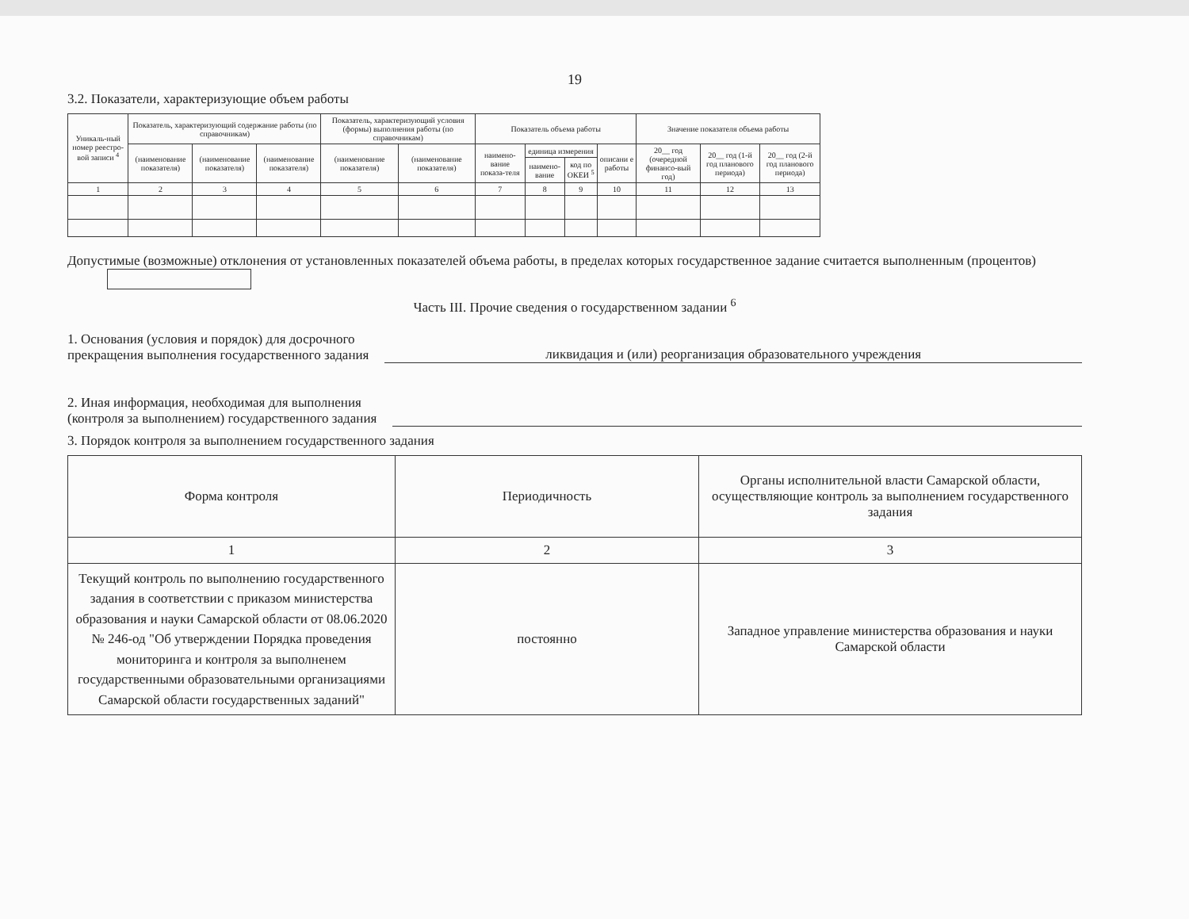19
3.2. Показатели, характеризующие объем работы
| Уникаль-ный номер реестро-вой записи <sup>4</sup> | Показатель, характеризующий содержание работы (по справочникам) | | | Показатель, характеризующий условия (формы) выполнения работы (по справочникам) | | Показатель объема работы | | | | Значение показателя объема работы | | |
| --- | --- | --- | --- | --- | --- | --- | --- | --- | --- | --- | --- | --- |
| | (наименование показателя) | (наименование показателя) | (наименование показателя) | (наименование показателя) | (наименование показателя) | наимено-вание показа-теля | единица измерения | | описани е работы | 20__ год (очередной финансо-вый год) | 20__ год (1-й год планового периода) | 20__ год (2-й год планового периода) |
| | | | | | | | наимено-вание | код по ОКЕИ <sup>5</sup> | | | | |
| 1 | 2 | 3 | 4 | 5 | 6 | 7 | 8 | 9 | 10 | 11 | 12 | 13 |
Допустимые (возможные) отклонения от установленных показателей объема работы, в пределах которых государственное задание считается выполненным (процентов)
Часть III. Прочие сведения о государственном задании <sup>6</sup>
1. Основания (условия и порядок) для досрочного
прекращения выполнения государственного задания ликвидация и (или) реорганизация образовательного учреждения
2. Иная информация, необходимая для выполнения
(контроля за выполнением) государственного задания
3. Порядок контроля за выполнением государственного задания
| Форма контроля | Периодичность | Органы исполнительной власти Самарской области, осуществляющие контроль за выполнением государственного задания |
| --- | --- | --- |
| 1 | 2 | 3 |
| Текущий контроль по выполнению государственного задания в соответствии с приказом министерства образования и науки Самарской области от 08.06.2020 № 246-од "Об утверждении Порядка проведения мониторинга и контроля за выполненем государственными образовательными организациями Самарской области государственных заданий" | постоянно | Западное управление министерства образования и науки Самарской области |